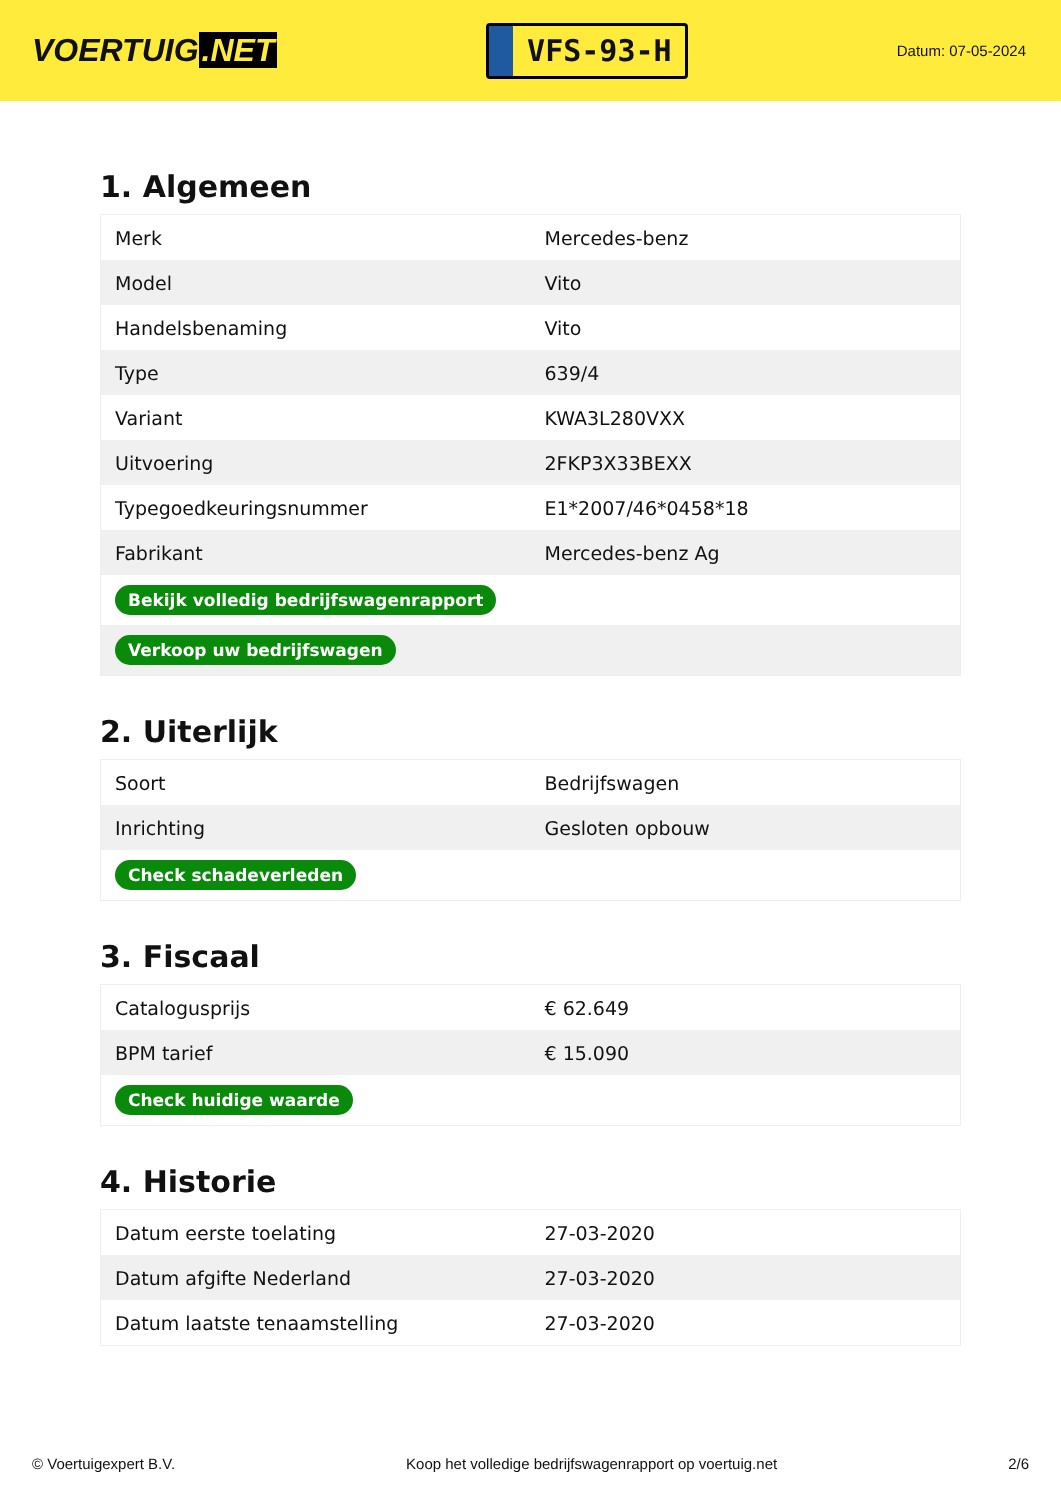VOERTUIG.NET
VFS-93-H
Datum: 07-05-2024
1. Algemeen
| Merk | Mercedes-benz |
| Model | Vito |
| Handelsbenaming | Vito |
| Type | 639/4 |
| Variant | KWA3L280VXX |
| Uitvoering | 2FKP3X33BEXX |
| Typegoedkeuringsnummer | E1*2007/46*0458*18 |
| Fabrikant | Mercedes-benz Ag |
| Bekijk volledig bedrijfswagenrapport | |
| Verkoop uw bedrijfswagen | |
2. Uiterlijk
| Soort | Bedrijfswagen |
| Inrichting | Gesloten opbouw |
| Check schadeverleden | |
3. Fiscaal
| Catalogusprijs | € 62.649 |
| BPM tarief | € 15.090 |
| Check huidige waarde | |
4. Historie
| Datum eerste toelating | 27-03-2020 |
| Datum afgifte Nederland | 27-03-2020 |
| Datum laatste tenaamstelling | 27-03-2020 |
© Voertuigexpert B.V. Koop het volledige bedrijfswagenrapport op voertuig.net 2/6